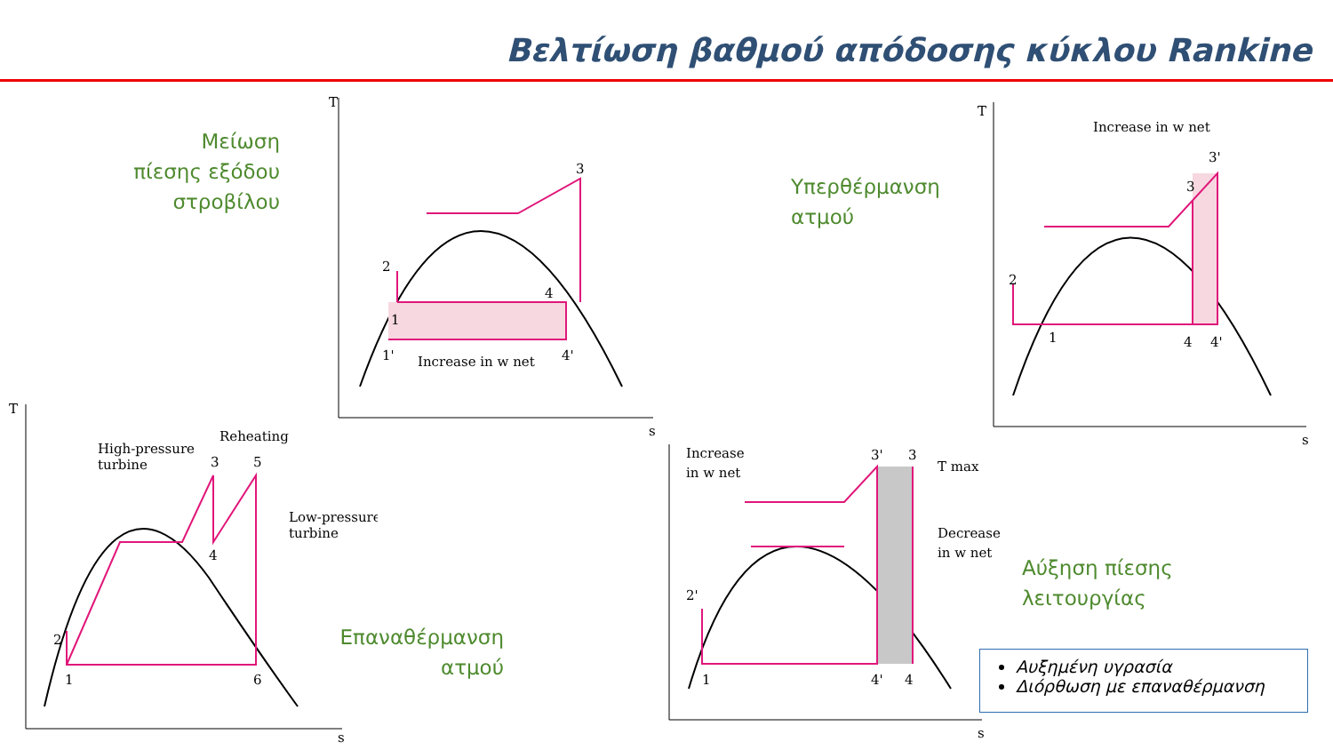Βελτίωση βαθμού απόδοσης κύκλου Rankine
Μείωση
πίεσης εξόδου
στροβίλου
Υπερθέρμανση
ατμού
Επαναθέρμανση
ατμού
Αύξηση πίεσης
λειτουργίας
T
s
Increase in w net
1'
4'
1
4
3
2
T
s
Increase in w net
2
1
4
4'
3
3'
T
s
High-pressure
turbine
Reheating
Low-pressure
turbine
3
5
4
6
1
2
s
Increase
in w net
T max
Decrease
in w net
3'
3
1
4'
4
2'
Αυξημένη υγρασία
Διόρθωση με επαναθέρμανση